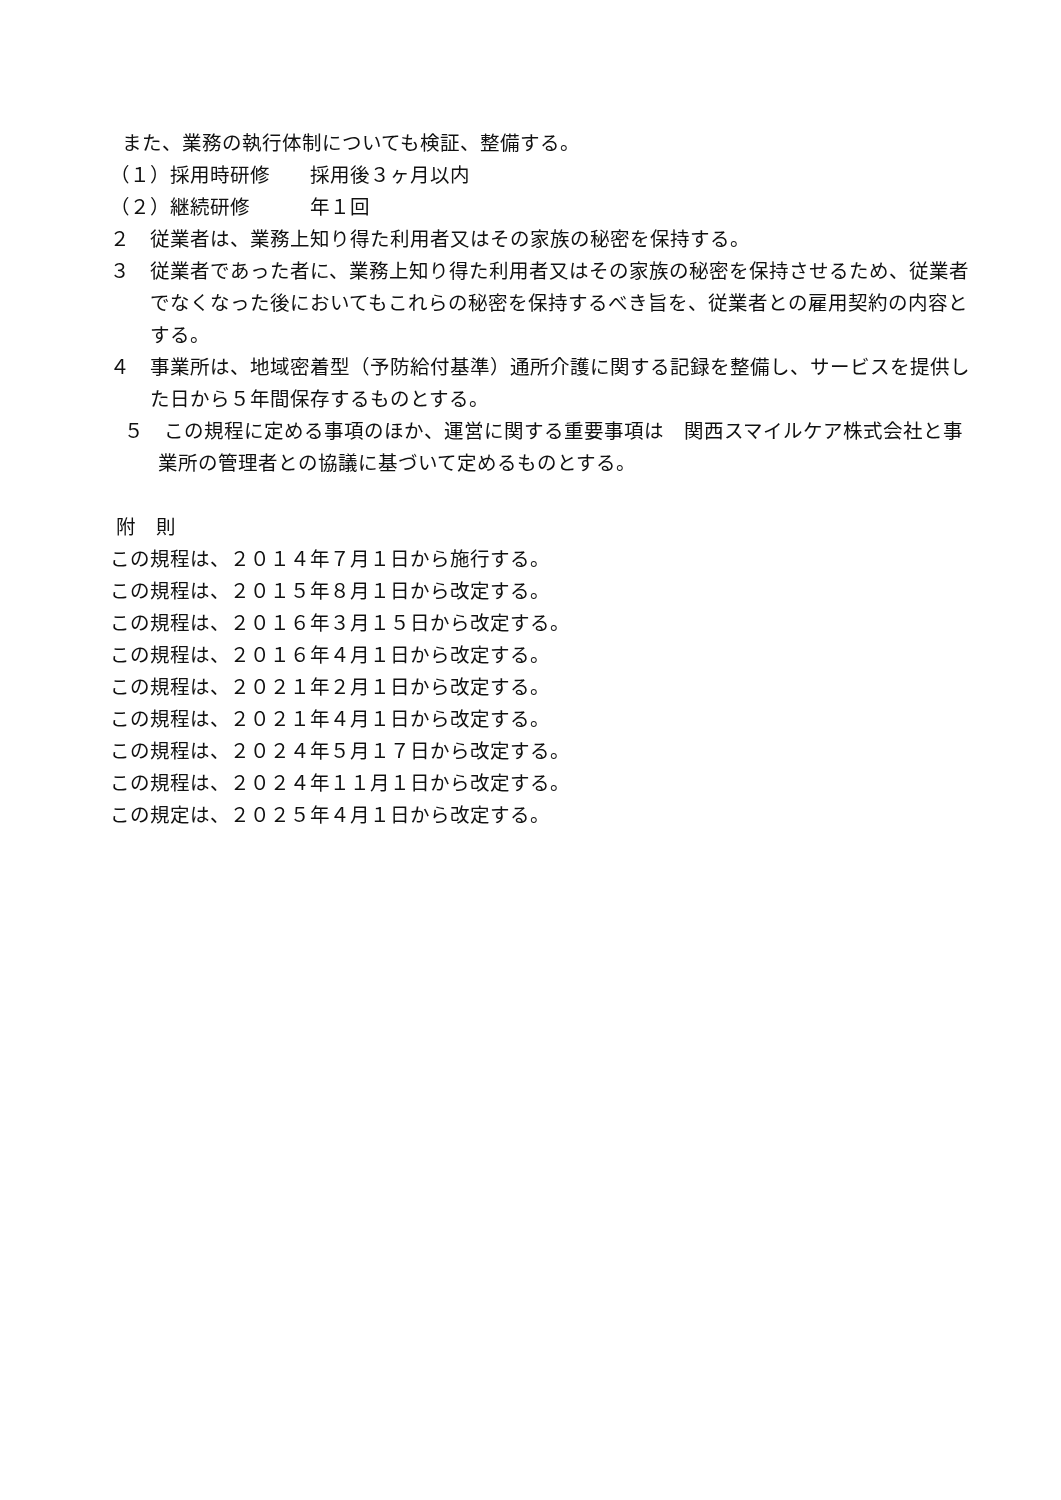また、業務の執行体制についても検証、整備する。
（１）採用時研修　　採用後３ヶ月以内
（２）継続研修　　　年１回
２　従業者は、業務上知り得た利用者又はその家族の秘密を保持する。
３　従業者であった者に、業務上知り得た利用者又はその家族の秘密を保持させるため、従業者でなくなった後においてもこれらの秘密を保持するべき旨を、従業者との雇用契約の内容とする。
４　事業所は、地域密着型（予防給付基準）通所介護に関する記録を整備し、サービスを提供した日から５年間保存するものとする。
５　この規程に定める事項のほか、運営に関する重要事項は　関西スマイルケア株式会社と事業所の管理者との協議に基づいて定めるものとする。
附　則
この規程は、２０１４年７月１日から施行する。
この規程は、２０１５年８月１日から改定する。
この規程は、２０１６年３月１５日から改定する。
この規程は、２０１６年４月１日から改定する。
この規程は、２０２１年２月１日から改定する。
この規程は、２０２１年４月１日から改定する。
この規程は、２０２４年５月１７日から改定する。
この規程は、２０２４年１１月１日から改定する。
この規定は、２０２５年４月１日から改定する。